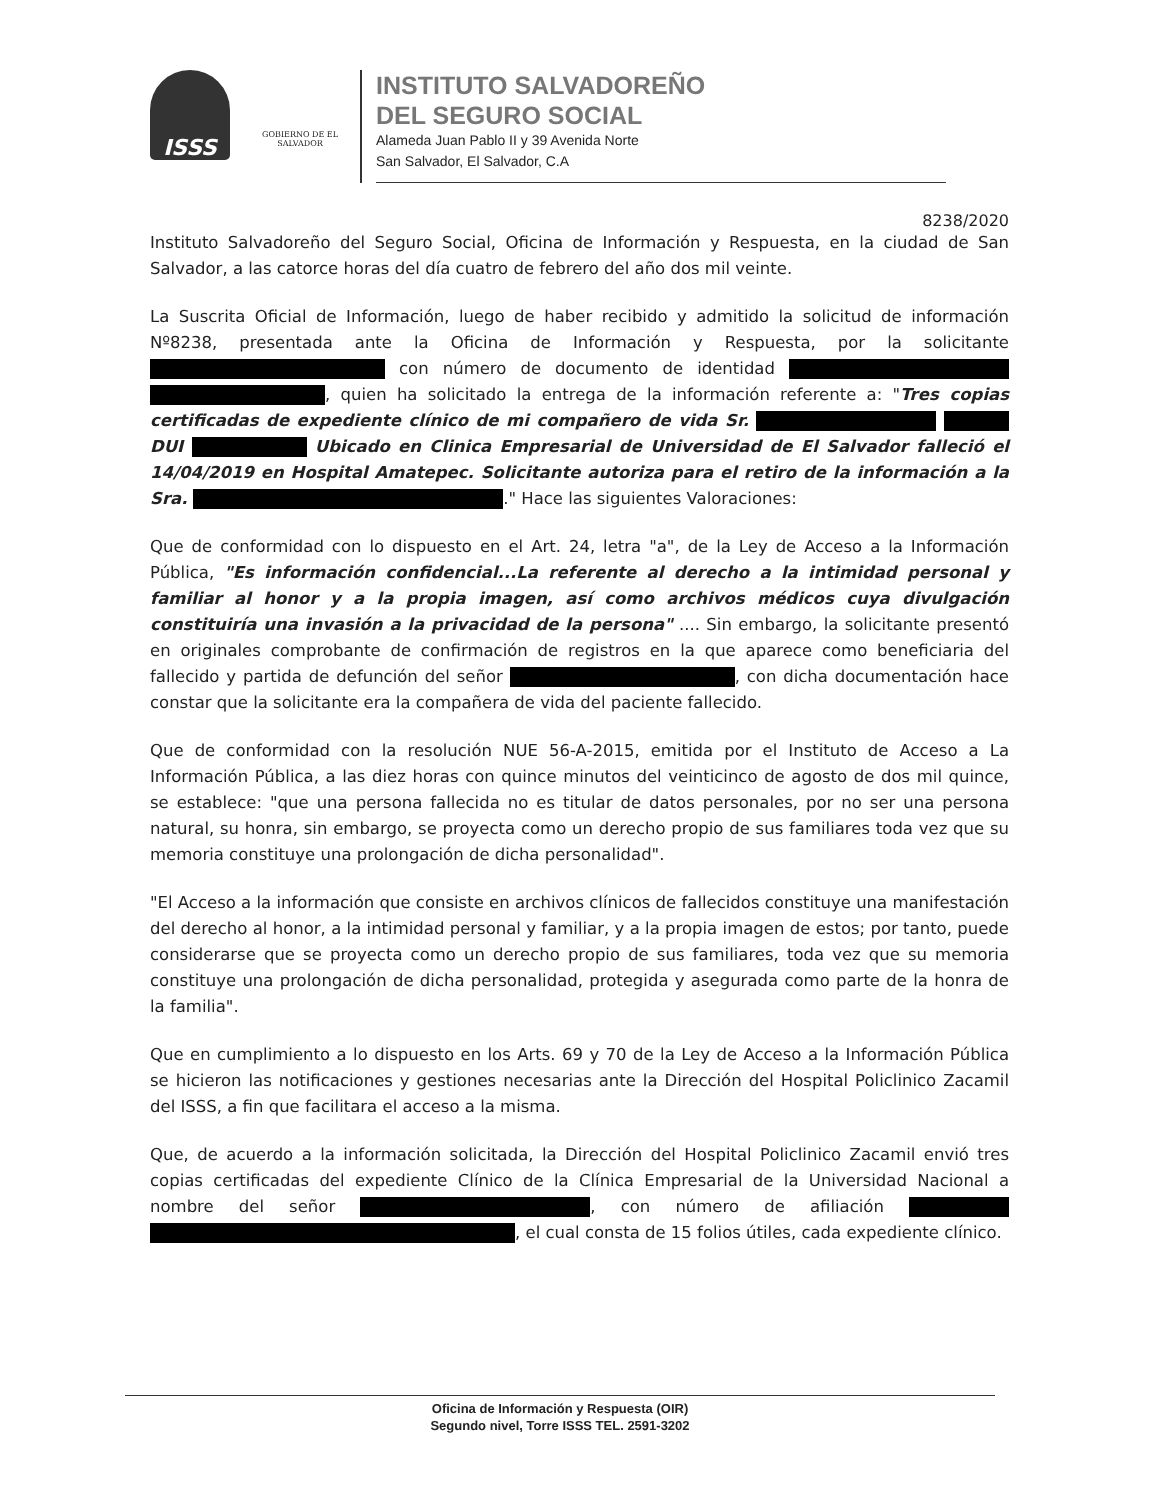ISSS
GOBIERNO DE EL SALVADOR
INSTITUTO SALVADOREÑO
DEL SEGURO SOCIAL
Alameda Juan Pablo II y 39 Avenida Norte
San Salvador, El Salvador, C.A
8238/2020
Instituto Salvadoreño del Seguro Social, Oficina de Información y Respuesta, en la ciudad de San Salvador, a las catorce horas del día cuatro de febrero del año dos mil veinte.
La Suscrita Oficial de Información, luego de haber recibido y admitido la solicitud de información Nº8238, presentada ante la Oficina de Información y Respuesta, por la solicitante con número de documento de identidad , quien ha solicitado la entrega de la información referente a: "Tres copias certificadas de expediente clínico de mi compañero de vida Sr. DUI Ubicado en Clinica Empresarial de Universidad de El Salvador falleció el 14/04/2019 en Hospital Amatepec. Solicitante autoriza para el retiro de la información a la Sra. ." Hace las siguientes Valoraciones:
Que de conformidad con lo dispuesto en el Art. 24, letra "a", de la Ley de Acceso a la Información Pública, "Es información confidencial...La referente al derecho a la intimidad personal y familiar al honor y a la propia imagen, así como archivos médicos cuya divulgación constituiría una invasión a la privacidad de la persona" .... Sin embargo, la solicitante presentó en originales comprobante de confirmación de registros en la que aparece como beneficiaria del fallecido y partida de defunción del señor , con dicha documentación hace constar que la solicitante era la compañera de vida del paciente fallecido.
Que de conformidad con la resolución NUE 56-A-2015, emitida por el Instituto de Acceso a La Información Pública, a las diez horas con quince minutos del veinticinco de agosto de dos mil quince, se establece: "que una persona fallecida no es titular de datos personales, por no ser una persona natural, su honra, sin embargo, se proyecta como un derecho propio de sus familiares toda vez que su memoria constituye una prolongación de dicha personalidad".
"El Acceso a la información que consiste en archivos clínicos de fallecidos constituye una manifestación del derecho al honor, a la intimidad personal y familiar, y a la propia imagen de estos; por tanto, puede considerarse que se proyecta como un derecho propio de sus familiares, toda vez que su memoria constituye una prolongación de dicha personalidad, protegida y asegurada como parte de la honra de la familia".
Que en cumplimiento a lo dispuesto en los Arts. 69 y 70 de la Ley de Acceso a la Información Pública se hicieron las notificaciones y gestiones necesarias ante la Dirección del Hospital Policlinico Zacamil del ISSS, a fin que facilitara el acceso a la misma.
Que, de acuerdo a la información solicitada, la Dirección del Hospital Policlinico Zacamil envió tres copias certificadas del expediente Clínico de la Clínica Empresarial de la Universidad Nacional a nombre del señor , con número de afiliación , el cual consta de 15 folios útiles, cada expediente clínico.
Oficina de Información y Respuesta (OIR)
Segundo nivel, Torre ISSS TEL. 2591-3202